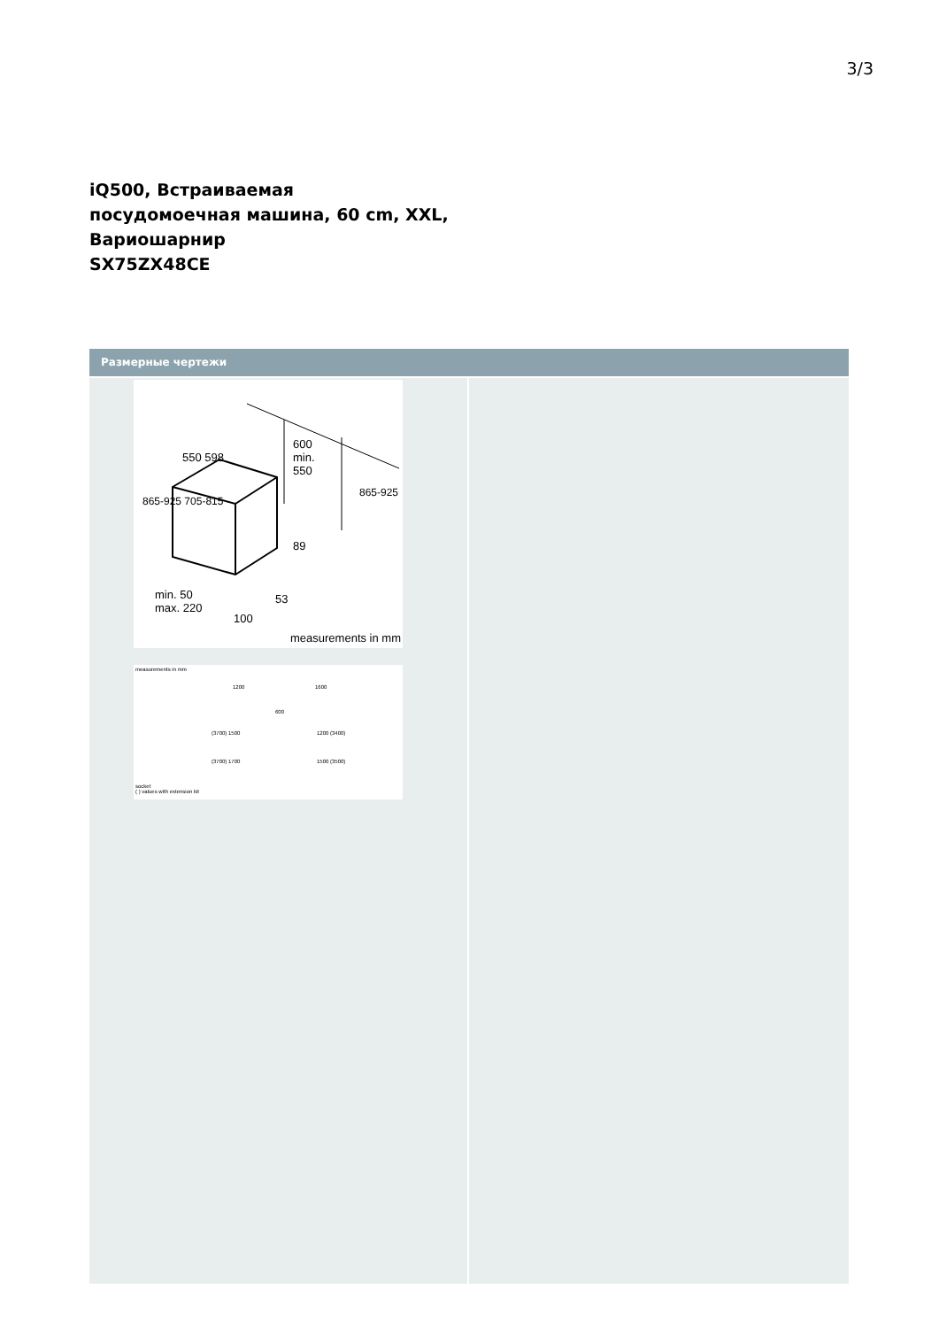3/3
iQ500, Встраиваемая
посудомоечная машина, 60 cm, XXL,
Вариошарнир
SX75ZX48CE
Размерные чертежи
550 598
600
min.
550
865-925 705-815
865-925
89
53
min. 50
max. 220
100
measurements in mm
measurements in mm
1200 1600
600
(3700) 1500 1200 (3400)
(3700) 1700 1500 (3500)
socket
( ) values with extension kit